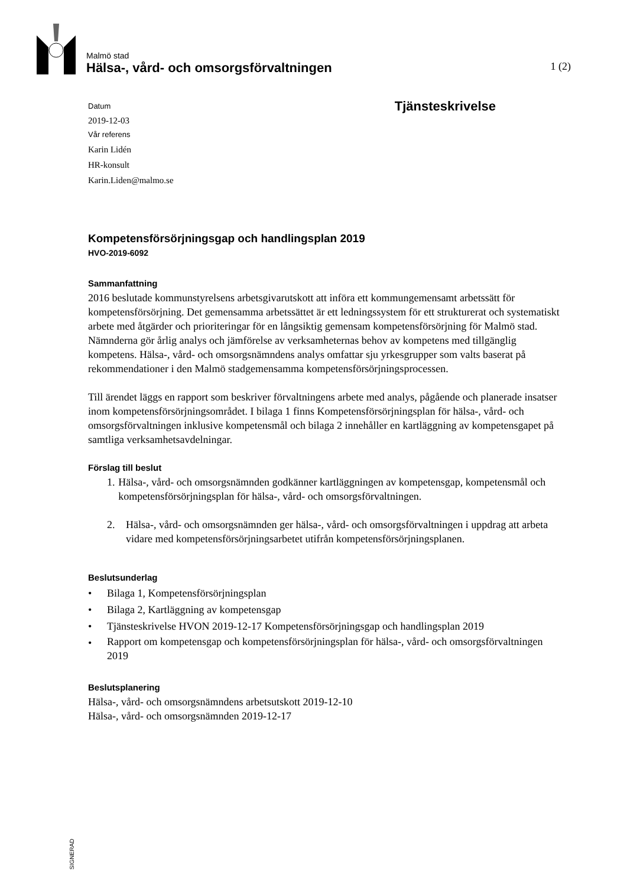Malmö stad
Hälsa-, vård- och omsorgsförvaltningen 1 (2)
Datum
2019-12-03
Vår referens
Karin Lidén
HR-konsult
Karin.Liden@malmo.se
Tjänsteskrivelse
Kompetensförsörjningsgap och handlingsplan 2019
HVO-2019-6092
Sammanfattning
2016 beslutade kommunstyrelsens arbetsgivarutskott att införa ett kommungemensamt arbetssätt för kompetensförsörjning. Det gemensamma arbetssättet är ett ledningssystem för ett strukturerat och systematiskt arbete med åtgärder och prioriteringar för en långsiktig gemensam kompetensförsörjning för Malmö stad. Nämnderna gör årlig analys och jämförelse av verksamheternas behov av kompetens med tillgänglig kompetens. Hälsa-, vård- och omsorgsnämndens analys omfattar sju yrkesgrupper som valts baserat på rekommendationer i den Malmö stadgemensamma kompetensförsörjningsprocessen.
Till ärendet läggs en rapport som beskriver förvaltningens arbete med analys, pågående och planerade insatser inom kompetensförsörjningsområdet. I bilaga 1 finns Kompetensförsörjningsplan för hälsa-, vård- och omsorgsförvaltningen inklusive kompetensmål och bilaga 2 innehåller en kartläggning av kompetensgapet på samtliga verksamhetsavdelningar.
Förslag till beslut
1. Hälsa-, vård- och omsorgsnämnden godkänner kartläggningen av kompetensgap, kompetensmål och kompetensförsörjningsplan för hälsa-, vård- och omsorgsförvaltningen.
2. Hälsa-, vård- och omsorgsnämnden ger hälsa-, vård- och omsorgsförvaltningen i uppdrag att arbeta vidare med kompetensförsörjningsarbetet utifrån kompetensförsörjningsplanen.
Beslutsunderlag
• Bilaga 1, Kompetensförsörjningsplan
• Bilaga 2, Kartläggning av kompetensgap
• Tjänsteskrivelse HVON 2019-12-17 Kompetensförsörjningsgap och handlingsplan 2019
• Rapport om kompetensgap och kompetensförsörjningsplan för hälsa-, vård- och omsorgsförvaltningen 2019
Beslutsplanering
Hälsa-, vård- och omsorgsnämndens arbetsutskott 2019-12-10
Hälsa-, vård- och omsorgsnämnden 2019-12-17
SIGNERAD